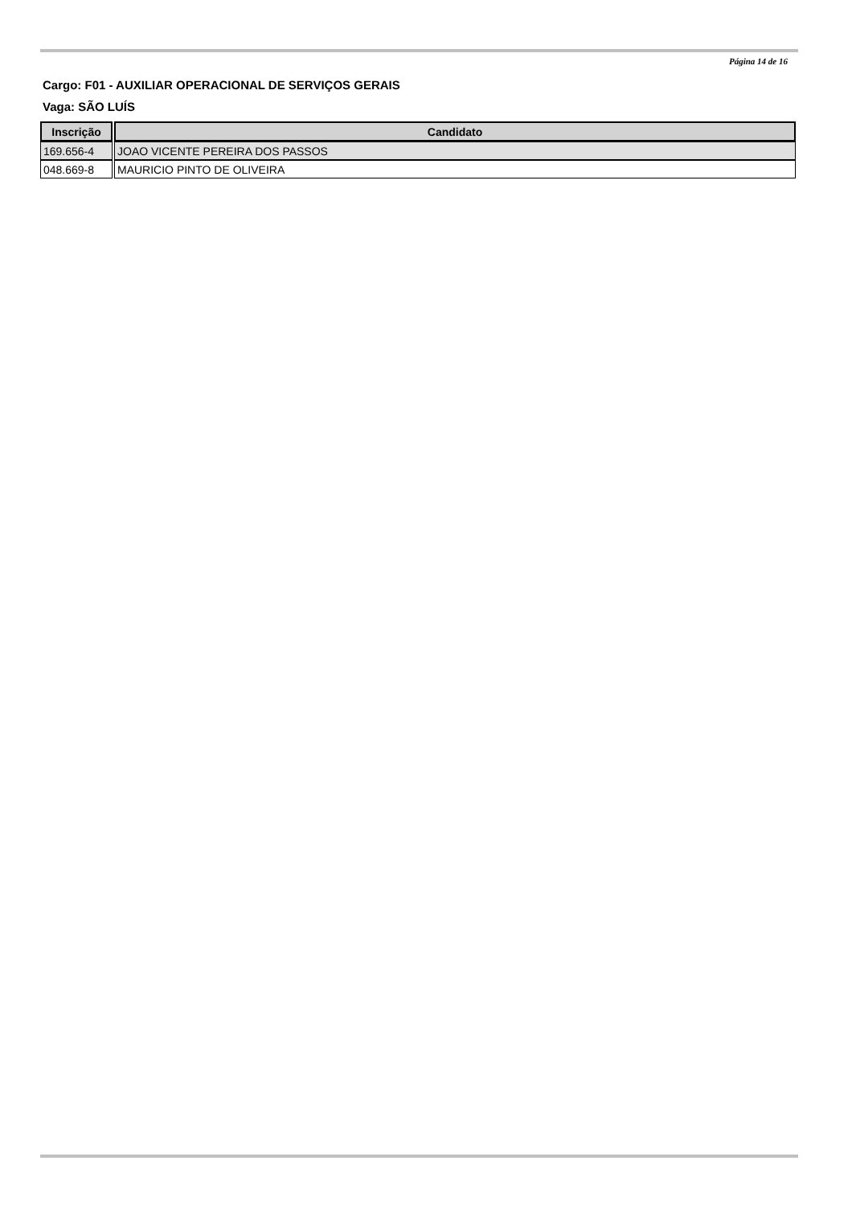Página 14 de 16
Cargo: F01 - AUXILIAR OPERACIONAL DE SERVIÇOS GERAIS
Vaga: SÃO LUÍS
| Inscrição | Candidato |
| --- | --- |
| 169.656-4 | JOAO VICENTE PEREIRA DOS PASSOS |
| 048.669-8 | MAURICIO PINTO DE OLIVEIRA |